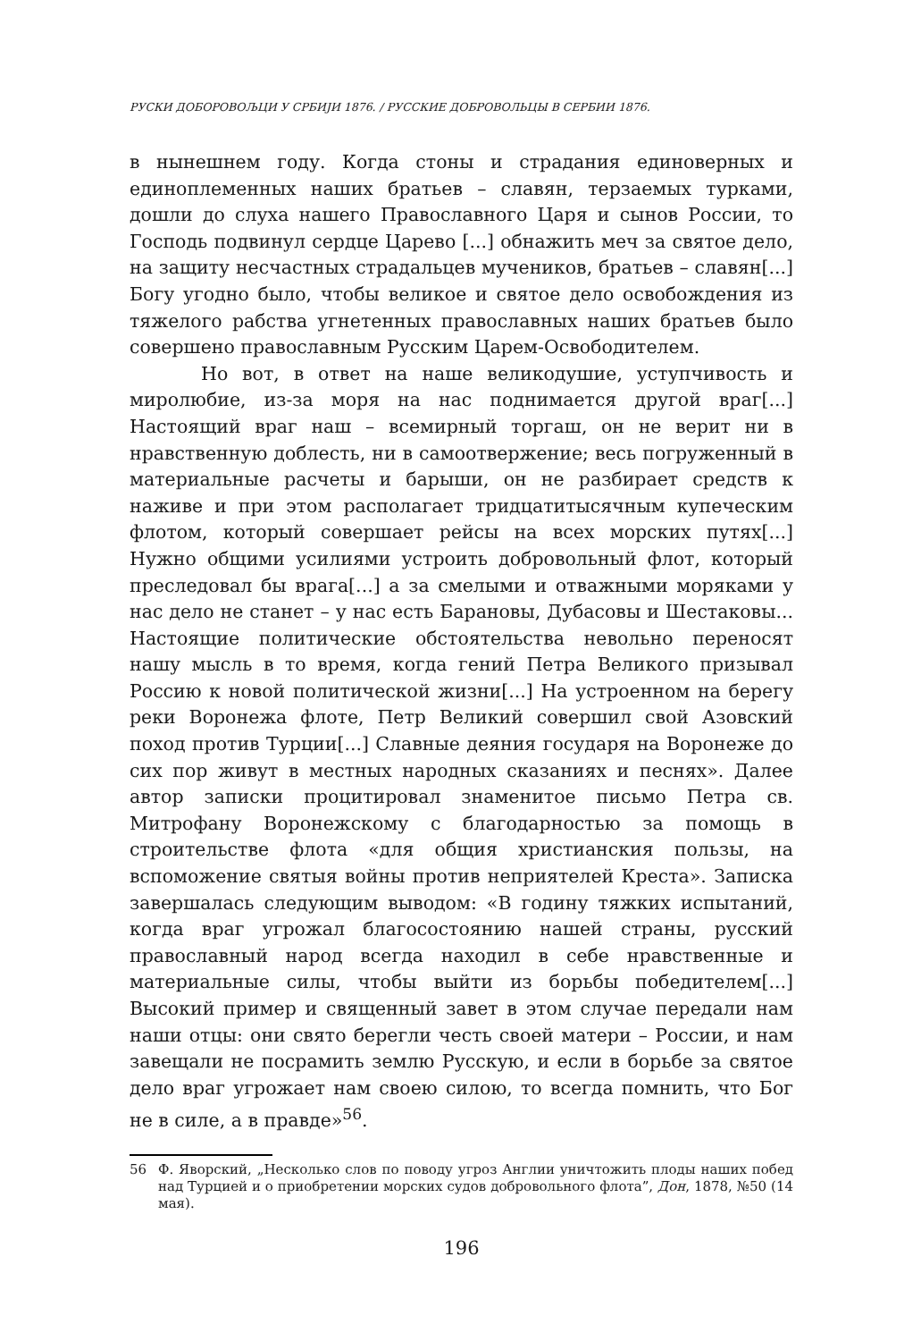РУСКИ ДОБОРОВОЉЦИ У СРБИЈИ 1876. / РУССКИЕ ДОБРОВОЛЬЦЫ В СЕРБИИ 1876.
в нынешнем году. Когда стоны и страдания единоверных и единоплеменных наших братьев – славян, терзаемых турками, дошли до слуха нашего Православного Царя и сынов России, то Господь подвинул сердце Царево [...] обнажить меч за святое дело, на защиту несчастных страдальцев мучеников, братьев – славян[...] Богу угодно было, чтобы великое и святое дело освобождения из тяжелого рабства угнетенных православных наших братьев было совершено православным Русским Царем-Освободителем.
Но вот, в ответ на наше великодушие, уступчивость и миролюбие, из-за моря на нас поднимается другой враг[...] Настоящий враг наш – всемирный торгаш, он не верит ни в нравственную доблесть, ни в самоотвержение; весь погруженный в материальные расчеты и барыши, он не разбирает средств к наживе и при этом располагает тридцатитысячным купеческим флотом, который совершает рейсы на всех морских путях[...] Нужно общими усилиями устроить добровольный флот, который преследовал бы врага[...] а за смелыми и отважными моряками у нас дело не станет – у нас есть Барановы, Дубасовы и Шестаковы... Настоящие политические обстоятельства невольно переносят нашу мысль в то время, когда гений Петра Великого призывал Россию к новой политической жизни[...] На устроенном на берегу реки Воронежа флоте, Петр Великий совершил свой Азовский поход против Турции[...] Славные деяния государя на Воронеже до сих пор живут в местных народных сказаниях и песнях». Далее автор записки процитировал знаменитое письмо Петра св. Митрофану Воронежскому с благодарностью за помощь в строительстве флота «для общия христианския пользы, на вспоможение святыя войны против неприятелей Креста». Записка завершалась следующим выводом: «В годину тяжких испытаний, когда враг угрожал благосостоянию нашей страны, русский православный народ всегда находил в себе нравственные и материальные силы, чтобы выйти из борьбы победителем[...] Высокий пример и священный завет в этом случае передали нам наши отцы: они свято берегли честь своей матери – России, и нам завещали не посрамить землю Русскую, и если в борьбе за святое дело враг угрожает нам своею силою, то всегда помнить, что Бог не в силе, а в правде»<sup>56</sup>.
56 Ф. Яворский, „Несколько слов по поводу угроз Англии уничтожить плоды наших побед над Турцией и о приобретении морских судов добровольного флота”, Дон, 1878, №50 (14 мая).
196